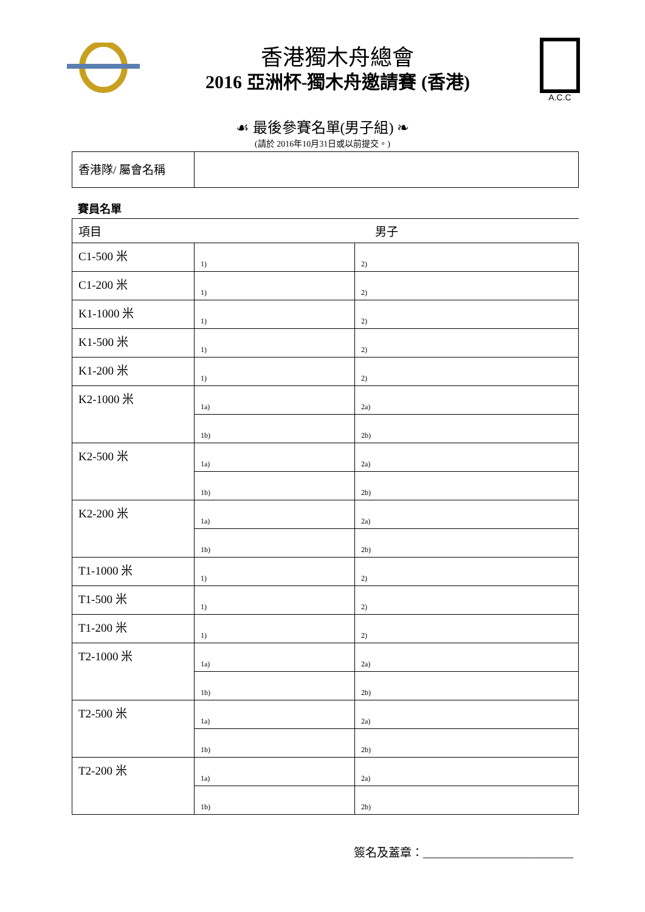香港獨木舟總會
2016 亞洲杯-獨木舟邀請賽 (香港)
A.C.C
☙ 最後參賽名單(男子組) ❧
(請於 2016年10月31日或以前提交。)
| 香港隊/ 屬會名稱 | |
賽員名單
| 項目 | 男子 | |
| C1-500 米 | 1) | 2) |
| C1-200 米 | 1) | 2) |
| K1-1000 米 | 1) | 2) |
| K1-500 米 | 1) | 2) |
| K1-200 米 | 1) | 2) |
| K2-1000 米 | 1a) | 2a) |
| | 1b) | 2b) |
| K2-500 米 | 1a) | 2a) |
| | 1b) | 2b) |
| K2-200 米 | 1a) | 2a) |
| | 1b) | 2b) |
| T1-1000 米 | 1) | 2) |
| T1-500 米 | 1) | 2) |
| T1-200 米 | 1) | 2) |
| T2-1000 米 | 1a) | 2a) |
| | 1b) | 2b) |
| T2-500 米 | 1a) | 2a) |
| | 1b) | 2b) |
| T2-200 米 | 1a) | 2a) |
| | 1b) | 2b) |
簽名及蓋章：__________________________